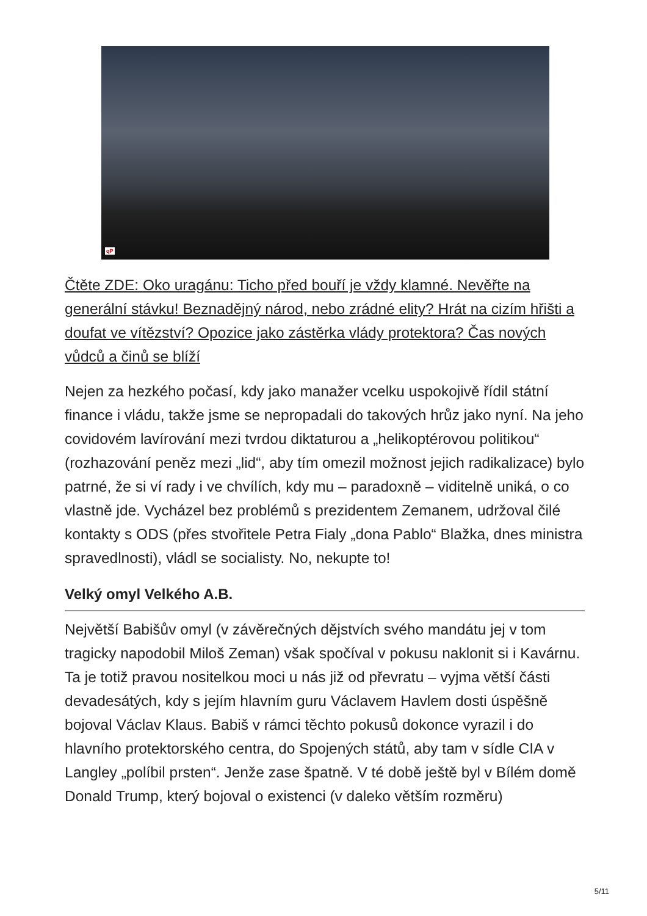qP
Čtěte ZDE: Oko uragánu: Ticho před bouří je vždy klamné. Nevěřte na generální stávku! Beznadějný národ, nebo zrádné elity? Hrát na cizím hřišti a doufat ve vítězství? Opozice jako zástěrka vlády protektora? Čas nových vůdců a činů se blíží
Nejen za hezkého počasí, kdy jako manažer vcelku uspokojivě řídil státní finance i vládu, takže jsme se nepropadali do takových hrůz jako nyní. Na jeho covidovém lavírování mezi tvrdou diktaturou a „helikoptérovou politikou“ (rozhazování peněz mezi „lid“, aby tím omezil možnost jejich radikalizace) bylo patrné, že si ví rady i ve chvílích, kdy mu – paradoxně – viditelně uniká, o co vlastně jde. Vycházel bez problémů s prezidentem Zemanem, udržoval čilé kontakty s ODS (přes stvořitele Petra Fialy „dona Pablo“ Blažka, dnes ministra spravedlnosti), vládl se socialisty. No, nekupte to!
Velký omyl Velkého A.B.
Největší Babišův omyl (v závěrečných dějstvích svého mandátu jej v tom tragicky napodobil Miloš Zeman) však spočíval v pokusu naklonit si i Kavárnu. Ta je totiž pravou nositelkou moci u nás již od převratu – vyjma větší části devadesátých, kdy s jejím hlavním guru Václavem Havlem dosti úspěšně bojoval Václav Klaus. Babiš v rámci těchto pokusů dokonce vyrazil i do hlavního protektorského centra, do Spojených států, aby tam v sídle CIA v Langley „políbil prsten“. Jenže zase špatně. V té době ještě byl v Bílém domě Donald Trump, který bojoval o existenci (v daleko větším rozměru)
5/11